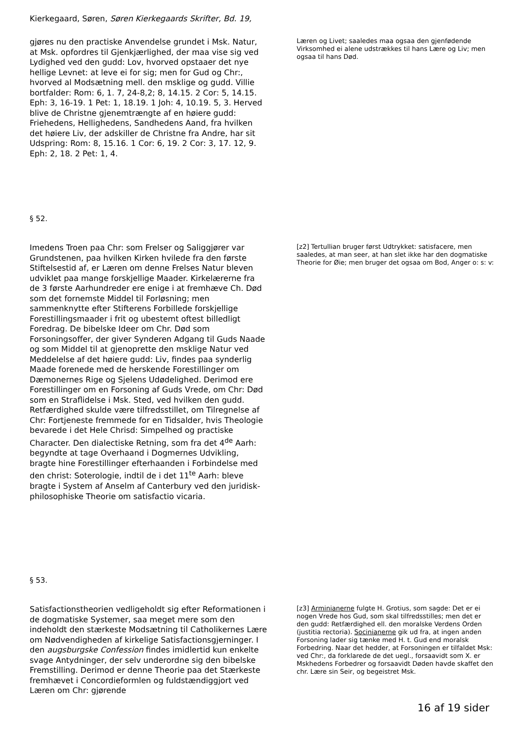Kierkegaard, Søren, Søren Kierkegaards Skrifter, Bd. 19,
gjøres nu den practiske Anvendelse grundet i Msk. Natur, at Msk. opfordres til Gjenkjærlighed, der maa vise sig ved Lydighed ved den gudd: Lov, hvorved opstaaer det nye hellige Levnet: at leve ei for sig; men for Gud og Chr:, hvorved al Modsætning mell. den msklige og gudd. Villie bortfalder: Rom: 6, 1. 7, 24-8,2; 8, 14.15. 2 Cor: 5, 14.15. Eph: 3, 16-19. 1 Pet: 1, 18.19. 1 Joh: 4, 10.19. 5, 3. Herved blive de Christne gjenemtrængte af en høiere gudd: Friehedens, Hellighedens, Sandhedens Aand, fra hvilken det høiere Liv, der adskiller de Christne fra Andre, har sit Udspring: Rom: 8, 15.16. 1 Cor: 6, 19. 2 Cor: 3, 17. 12, 9. Eph: 2, 18. 2 Pet: 1, 4.
Læren og Livet; saaledes maa ogsaa den gjenfødende Virksomhed ei alene udstrækkes til hans Lære og Liv; men ogsaa til hans Død.
§ 52.
Imedens Troen paa Chr: som Frelser og Saliggjører var Grundstenen, paa hvilken Kirken hvilede fra den første Stiftelsestid af, er Læren om denne Frelses Natur bleven udviklet paa mange forskjellige Maader. Kirkelærerne fra de 3 første Aarhundreder ere enige i at fremhæve Ch. Død som det fornemste Middel til Forløsning; men sammenknytte efter Stifterens Forbillede forskjellige Forestillingsmaader i frit og ubestemt oftest billedligt Foredrag. De bibelske Ideer om Chr. Død som Forsoningsoffer, der giver Synderen Adgang til Guds Naade og som Middel til at gjenoprette den msklige Natur ved Meddelelse af det høiere gudd: Liv, findes paa synderlig Maade forenede med de herskende Forestillinger om Dæmonernes Rige og Sjelens Udødelighed. Derimod ere Forestillinger om en Forsoning af Guds Vrede, om Chr: Død som en Straflidelse i Msk. Sted, ved hvilken den gudd. Retfærdighed skulde være tilfredsstillet, om Tilregnelse af Chr: Fortjeneste fremmede for en Tidsalder, hvis Theologie bevarede i det Hele Chrisd: Simpelhed og practiske Character. Den dialectiske Retning, som fra det 4<sup>de</sup> Aarh: begyndte at tage Overhaand i Dogmernes Udvikling, bragte hine Forestillinger efterhaanden i Forbindelse med den christ: Soterologie, indtil de i det 11<sup>te</sup> Aarh: bleve bragte i System af Anselm af Canterbury ved den juridisk-philosophiske Theorie om satisfactio vicaria.
[z2] Tertullian bruger først Udtrykket: satisfacere, men saaledes, at man seer, at han slet ikke har den dogmatiske Theorie for Øie; men bruger det ogsaa om Bod, Anger o: s: v:
§ 53.
Satisfactionstheorien vedligeholdt sig efter Reformationen i de dogmatiske Systemer, saa meget mere som den indeholdt den stærkeste Modsætning til Catholikernes Lære om Nødvendigheden af kirkelige Satisfactionsgjerninger. I den augsburgske Confession findes imidlertid kun enkelte svage Antydninger, der selv underordne sig den bibelske Fremstilling. Derimod er denne Theorie paa det Stærkeste fremhævet i Concordieformlen og fuldstændiggjort ved Læren om Chr: gjørende
[z3] Arminianerne fulgte H. Grotius, som sagde: Det er ei nogen Vrede hos Gud, som skal tilfredsstilles; men det er den gudd: Retfærdighed ell. den moralske Verdens Orden (justitia rectoria). Socinianerne gik ud fra, at ingen anden Forsoning lader sig tænke med H. t. Gud end moralsk Forbedring. Naar det hedder, at Forsoningen er tilfaldet Msk: ved Chr:, da forklarede de det uegl., forsaavidt som X. er Mskhedens Forbedrer og forsaavidt Døden havde skaffet den chr. Lære sin Seir, og begeistret Msk.
16 af 19 sider